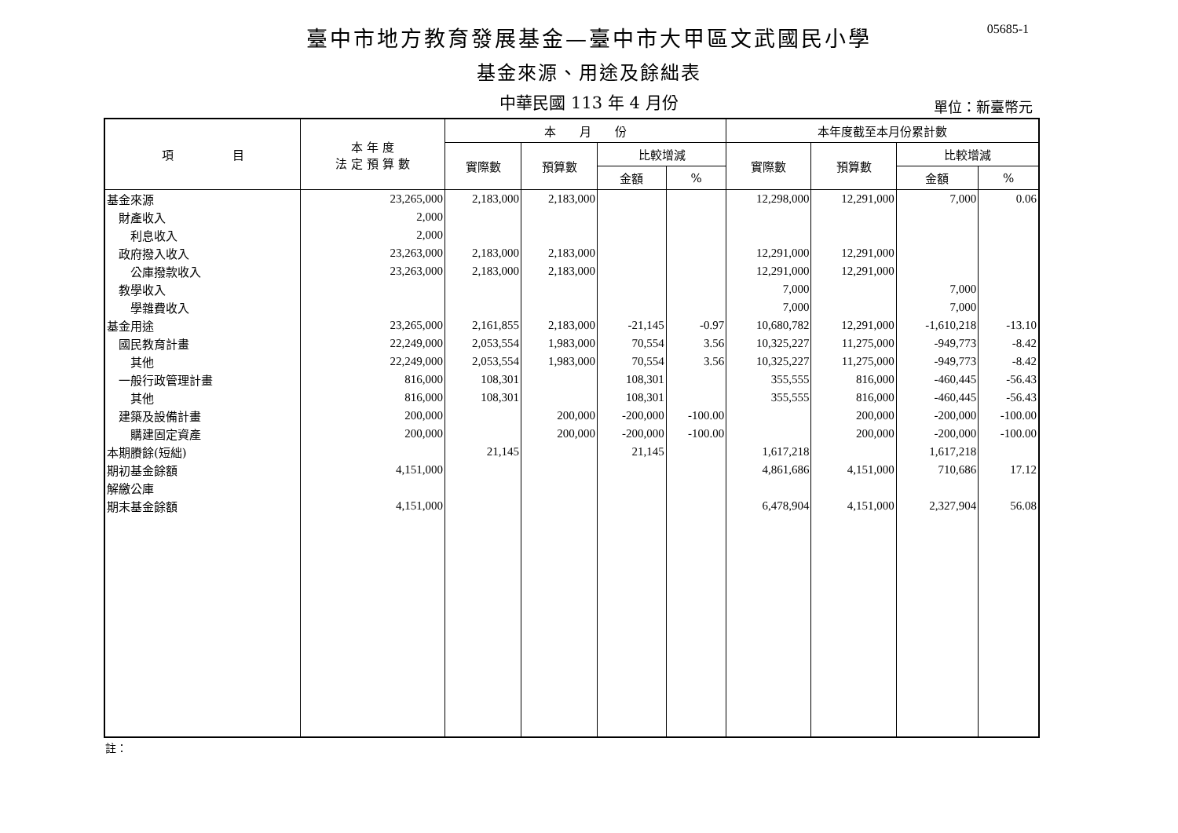臺中市地方教育發展基金—臺中市大甲區文武國民小學
05685-1
基金來源、用途及餘絀表
中華民國 113 年 4 月份
單位：新臺幣元
| 項 目 | 本 年 度 法 定 預 算 數 | 本 月 份 | | | | 本年度截至本月份累計數 | | | |
| --- | --- | --- | --- | --- | --- | --- | --- | --- | --- |
| | | 實際數 | 預算數 | 比較增減 | | 實際數 | 預算數 | 比較增減 | |
| | | | | 金額 | % | | | 金額 | % |
| 基金來源 | 23,265,000 | 2,183,000 | 2,183,000 | | | 12,298,000 | 12,291,000 | 7,000 | 0.06 |
| 財產收入 | 2,000 | | | | | | | | |
| 利息收入 | 2,000 | | | | | | | | |
| 政府撥入收入 | 23,263,000 | 2,183,000 | 2,183,000 | | | 12,291,000 | 12,291,000 | | |
| 公庫撥款收入 | 23,263,000 | 2,183,000 | 2,183,000 | | | 12,291,000 | 12,291,000 | | |
| 教學收入 | | | | | | 7,000 | | 7,000 | |
| 學雜費收入 | | | | | | 7,000 | | 7,000 | |
| 基金用途 | 23,265,000 | 2,161,855 | 2,183,000 | -21,145 | -0.97 | 10,680,782 | 12,291,000 | -1,610,218 | -13.10 |
| 國民教育計畫 | 22,249,000 | 2,053,554 | 1,983,000 | 70,554 | 3.56 | 10,325,227 | 11,275,000 | -949,773 | -8.42 |
| 其他 | 22,249,000 | 2,053,554 | 1,983,000 | 70,554 | 3.56 | 10,325,227 | 11,275,000 | -949,773 | -8.42 |
| 一般行政管理計畫 | 816,000 | 108,301 | | 108,301 | | 355,555 | 816,000 | -460,445 | -56.43 |
| 其他 | 816,000 | 108,301 | | 108,301 | | 355,555 | 816,000 | -460,445 | -56.43 |
| 建築及設備計畫 | 200,000 | | 200,000 | -200,000 | -100.00 | | 200,000 | -200,000 | -100.00 |
| 購建固定資產 | 200,000 | | 200,000 | -200,000 | -100.00 | | 200,000 | -200,000 | -100.00 |
| 本期賸餘(短絀) | | 21,145 | | 21,145 | | 1,617,218 | | 1,617,218 | |
| 期初基金餘額 | 4,151,000 | | | | | 4,861,686 | 4,151,000 | 710,686 | 17.12 |
| 解繳公庫 | | | | | | | | | |
| 期末基金餘額 | 4,151,000 | | | | | 6,478,904 | 4,151,000 | 2,327,904 | 56.08 |
註：